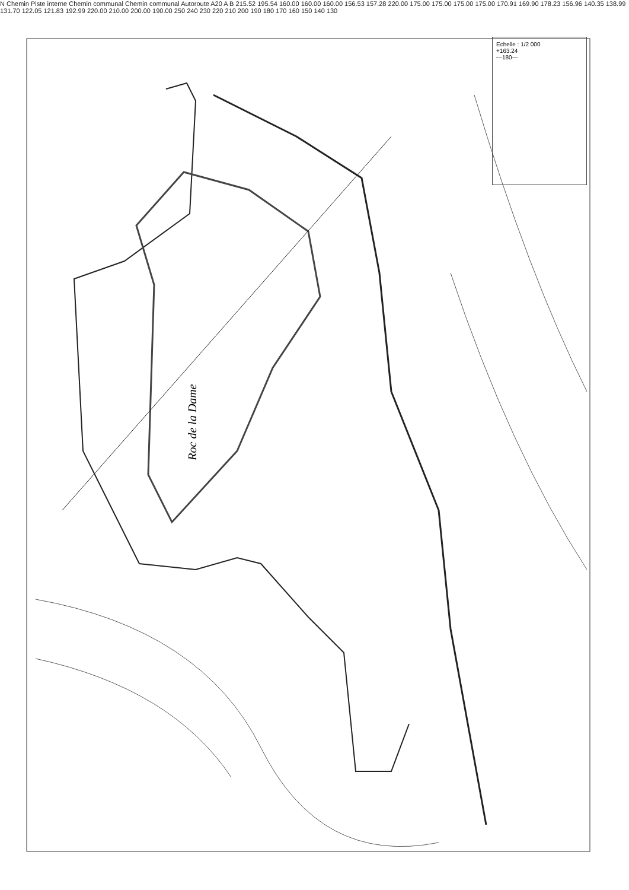Roc de la Dame
N Chemin Piste interne Chemin communal Chemin communal Autoroute A20 A B 215.52 195.54 160.00 160.00 160.00 156.53 157.28 220.00 175.00 175.00 175.00 175.00 170.91 169.90 178.23 156.96 140.35 138.99 131.70 122.05 121.83 192.99 220.00 210.00 200.00 190.00 250 240 230 220 210 200 190 180 170 160 150 140 130
Echelle : 1/2 000
+163.24
—180—